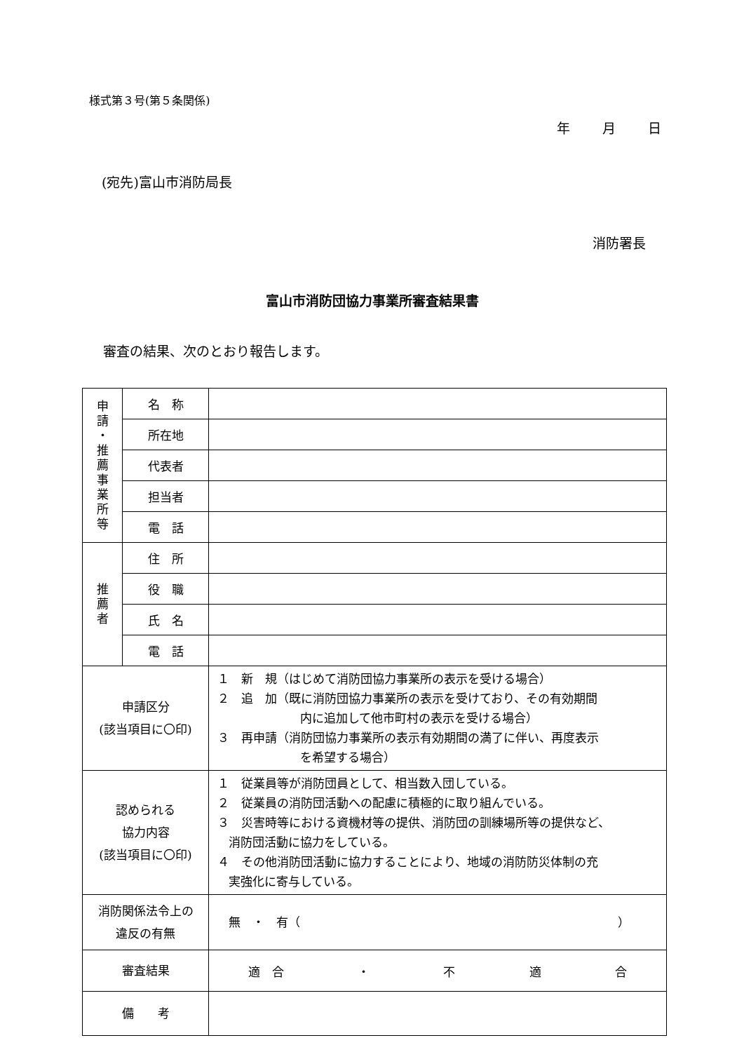様式第３号(第５条関係)
年 月 日
(宛先)富山市消防局長
消防署長
富山市消防団協力事業所審査結果書
審査の結果、次のとおり報告します。
| 申 請 ・ 推 薦 事 業 所 等 | 名 称 | |
| | 所在地 | |
| | 代表者 | |
| | 担当者 | |
| | 電 話 | |
| 推 薦 者 | 住 所 | |
| | 役 職 | |
| | 氏 名 | |
| | 電 話 | |
| 申請区分 (該当項目に〇印) | | １ 新 規（はじめて消防団協力事業所の表示を受ける場合） ２ 追 加（既に消防団協力事業所の表示を受けており、その有効期間 内に追加して他市町村の表示を受ける場合） ３ 再申請（消防団協力事業所の表示有効期間の満了に伴い、再度表示 を希望する場合） |
| 認められる 協力内容 (該当項目に〇印) | | １ 従業員等が消防団員として、相当数入団している。 ２ 従業員の消防団活動への配慮に積極的に取り組んでいる。 ３ 災害時等における資機材等の提供、消防団の訓練場所等の提供など、 消防団活動に協力をしている。 ４ その他消防団活動に協力することにより、地域の消防防災体制の充 実強化に寄与している。 |
| 消防関係法令上の 違反の有無 | | 無 ・ 有（ ） |
| 審査結果 | | 適 合 ・ 不 適 合 |
| 備 考 | | |